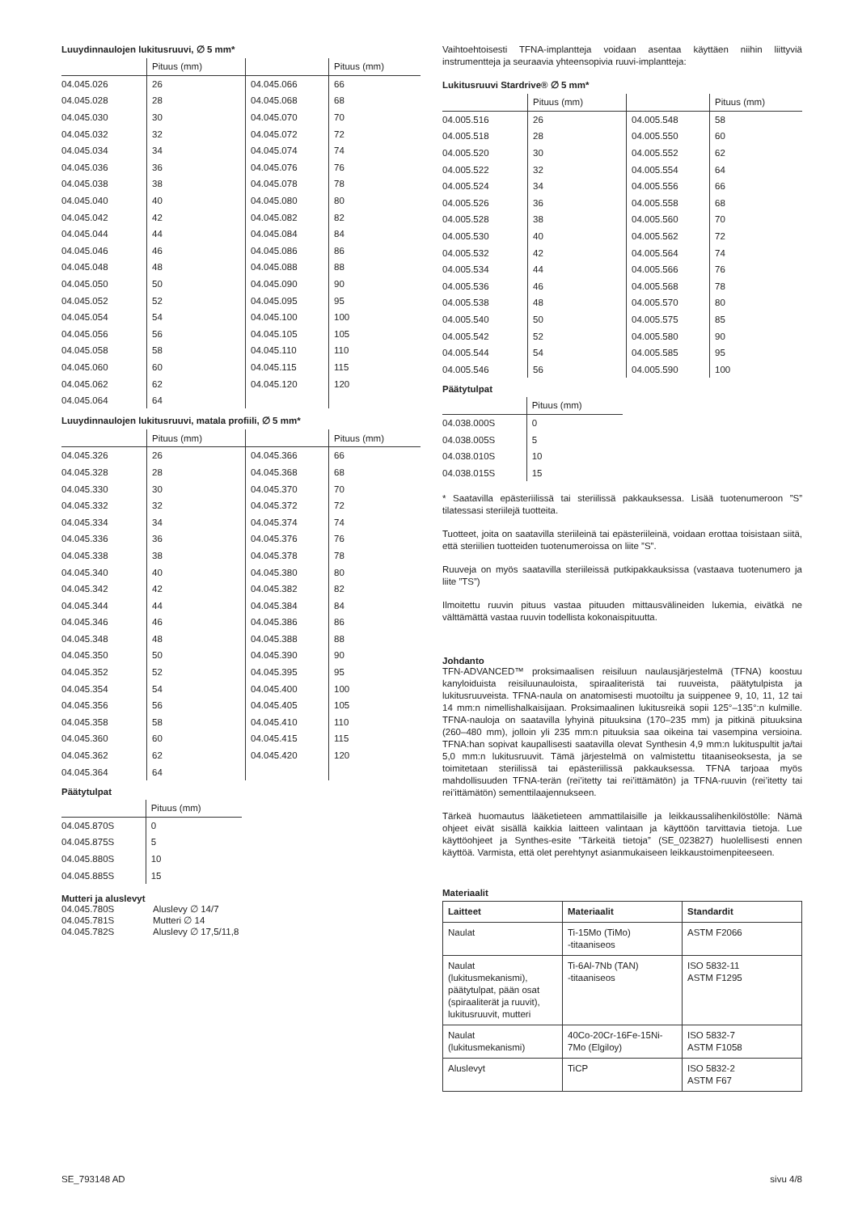Luuydinnaulojen lukitusruuvi, ∅ 5 mm*
| | Pituus (mm) | | Pituus (mm) |
| 04.045.026 | 26 | 04.045.066 | 66 |
| 04.045.028 | 28 | 04.045.068 | 68 |
| 04.045.030 | 30 | 04.045.070 | 70 |
| 04.045.032 | 32 | 04.045.072 | 72 |
| 04.045.034 | 34 | 04.045.074 | 74 |
| 04.045.036 | 36 | 04.045.076 | 76 |
| 04.045.038 | 38 | 04.045.078 | 78 |
| 04.045.040 | 40 | 04.045.080 | 80 |
| 04.045.042 | 42 | 04.045.082 | 82 |
| 04.045.044 | 44 | 04.045.084 | 84 |
| 04.045.046 | 46 | 04.045.086 | 86 |
| 04.045.048 | 48 | 04.045.088 | 88 |
| 04.045.050 | 50 | 04.045.090 | 90 |
| 04.045.052 | 52 | 04.045.095 | 95 |
| 04.045.054 | 54 | 04.045.100 | 100 |
| 04.045.056 | 56 | 04.045.105 | 105 |
| 04.045.058 | 58 | 04.045.110 | 110 |
| 04.045.060 | 60 | 04.045.115 | 115 |
| 04.045.062 | 62 | 04.045.120 | 120 |
| 04.045.064 | 64 | | |
Luuydinnaulojen lukitusruuvi, matala profiili, ∅ 5 mm*
| | Pituus (mm) | | Pituus (mm) |
| 04.045.326 | 26 | 04.045.366 | 66 |
| 04.045.328 | 28 | 04.045.368 | 68 |
| 04.045.330 | 30 | 04.045.370 | 70 |
| 04.045.332 | 32 | 04.045.372 | 72 |
| 04.045.334 | 34 | 04.045.374 | 74 |
| 04.045.336 | 36 | 04.045.376 | 76 |
| 04.045.338 | 38 | 04.045.378 | 78 |
| 04.045.340 | 40 | 04.045.380 | 80 |
| 04.045.342 | 42 | 04.045.382 | 82 |
| 04.045.344 | 44 | 04.045.384 | 84 |
| 04.045.346 | 46 | 04.045.386 | 86 |
| 04.045.348 | 48 | 04.045.388 | 88 |
| 04.045.350 | 50 | 04.045.390 | 90 |
| 04.045.352 | 52 | 04.045.395 | 95 |
| 04.045.354 | 54 | 04.045.400 | 100 |
| 04.045.356 | 56 | 04.045.405 | 105 |
| 04.045.358 | 58 | 04.045.410 | 110 |
| 04.045.360 | 60 | 04.045.415 | 115 |
| 04.045.362 | 62 | 04.045.420 | 120 |
| 04.045.364 | 64 | | |
Päätytulpat
| | Pituus (mm) |
| 04.045.870S | 0 |
| 04.045.875S | 5 |
| 04.045.880S | 10 |
| 04.045.885S | 15 |
Mutteri ja aluslevyt
| 04.045.780S | Aluslevy ∅ 14/7 |
| 04.045.781S | Mutteri ∅ 14 |
| 04.045.782S | Aluslevy ∅ 17,5/11,8 |
Vaihtoehtoisesti TFNA-implantteja voidaan asentaa käyttäen niihin liittyviä instrumentteja ja seuraavia yhteensopivia ruuvi-implantteja:
Lukitusruuvi Stardrive® ∅ 5 mm*
| | Pituus (mm) | | Pituus (mm) |
| 04.005.516 | 26 | 04.005.548 | 58 |
| 04.005.518 | 28 | 04.005.550 | 60 |
| 04.005.520 | 30 | 04.005.552 | 62 |
| 04.005.522 | 32 | 04.005.554 | 64 |
| 04.005.524 | 34 | 04.005.556 | 66 |
| 04.005.526 | 36 | 04.005.558 | 68 |
| 04.005.528 | 38 | 04.005.560 | 70 |
| 04.005.530 | 40 | 04.005.562 | 72 |
| 04.005.532 | 42 | 04.005.564 | 74 |
| 04.005.534 | 44 | 04.005.566 | 76 |
| 04.005.536 | 46 | 04.005.568 | 78 |
| 04.005.538 | 48 | 04.005.570 | 80 |
| 04.005.540 | 50 | 04.005.575 | 85 |
| 04.005.542 | 52 | 04.005.580 | 90 |
| 04.005.544 | 54 | 04.005.585 | 95 |
| 04.005.546 | 56 | 04.005.590 | 100 |
Päätytulpat
| | Pituus (mm) |
| 04.038.000S | 0 |
| 04.038.005S | 5 |
| 04.038.010S | 10 |
| 04.038.015S | 15 |
* Saatavilla epästeriilissä tai steriilissä pakkauksessa. Lisää tuotenumeroon ”S” tilatessasi steriilejä tuotteita.
Tuotteet, joita on saatavilla steriileinä tai epästeriileinä, voidaan erottaa toisistaan siitä, että steriilien tuotteiden tuotenumeroissa on liite ”S”.
Ruuveja on myös saatavilla steriileissä putkipakkauksissa (vastaava tuotenumero ja liite ”TS”)
Ilmoitettu ruuvin pituus vastaa pituuden mittausvälineiden lukemia, eivätkä ne välttämättä vastaa ruuvin todellista kokonaispituutta.
Johdanto
TFN-ADVANCED™ proksimaalisen reisiluun naulausjärjestelmä (TFNA) koostuu kanyloiduista reisiluunauloista, spiraaliteristä tai ruuveista, päätytulpista ja lukitusruuveista. TFNA-naula on anatomisesti muotoiltu ja suippenee 9, 10, 11, 12 tai 14 mm:n nimellishalkaisijaan. Proksimaalinen lukitusreikä sopii 125°–135°:n kulmille. TFNA-nauloja on saatavilla lyhyinä pituuksina (170–235 mm) ja pitkinä pituuksina (260–480 mm), jolloin yli 235 mm:n pituuksia saa oikeina tai vasempina versioina. TFNA:han sopivat kaupallisesti saatavilla olevat Synthesin 4,9 mm:n lukituspultit ja/tai 5,0 mm:n lukitusruuvit. Tämä järjestelmä on valmistettu titaaniseoksesta, ja se toimitetaan steriilissä tai epästeriilissä pakkauksessa. TFNA tarjoaa myös mahdollisuuden TFNA-terän (rei’itetty tai rei’ittämätön) ja TFNA-ruuvin (rei’itetty tai rei’ittämätön) sementtilaajennukseen.
Tärkeä huomautus lääketieteen ammattilaisille ja leikkaussalihenkilöstölle: Nämä ohjeet eivät sisällä kaikkia laitteen valintaan ja käyttöön tarvittavia tietoja. Lue käyttöohjeet ja Synthes-esite ”Tärkeitä tietoja” (SE_023827) huolellisesti ennen käyttöä. Varmista, että olet perehtynyt asianmukaiseen leikkaustoimenpiteeseen.
Materiaalit
| Laitteet | Materiaalit | Standardit |
| --- | --- | --- |
| Naulat | Ti-15Mo (TiMo) -titaaniseos | ASTM F2066 |
| Naulat (lukitusmekanismi), päätytulpat, pään osat (spiraaliterät ja ruuvit), lukitusruuvit, mutteri | Ti-6Al-7Nb (TAN) -titaaniseos | ISO 5832-11 ASTM F1295 |
| Naulat (lukitusmekanismi) | 40Co-20Cr-16Fe-15Ni- 7Mo (Elgiloy) | ISO 5832-7 ASTM F1058 |
| Aluslevyt | TiCP | ISO 5832-2 ASTM F67 |
SE_793148 AD sivu 4/8